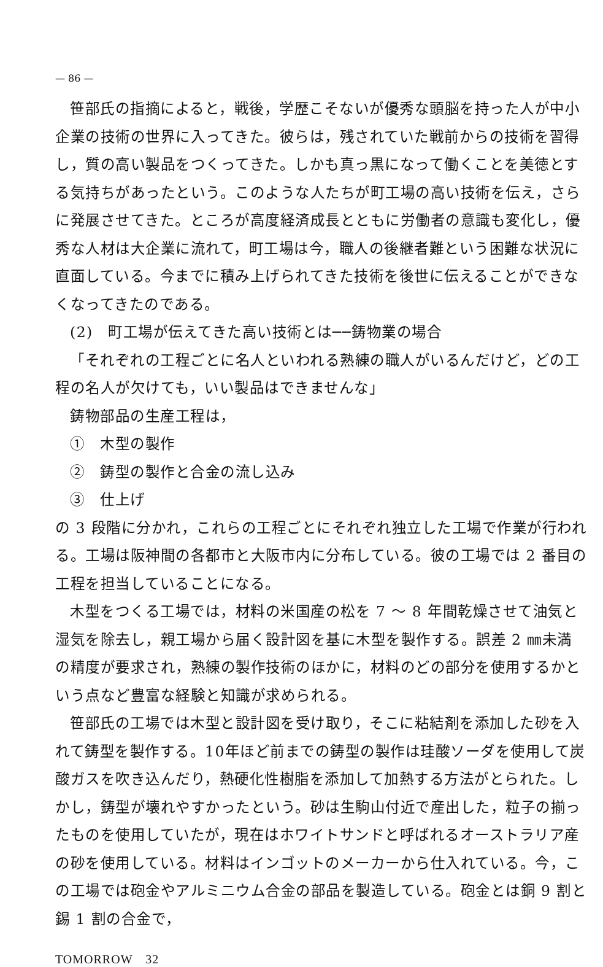— 86 —
笹部氏の指摘によると，戦後，学歴こそないが優秀な頭脳を持った人が中小企業の技術の世界に入ってきた。彼らは，残されていた戦前からの技術を習得し，質の高い製品をつくってきた。しかも真っ黒になって働くことを美徳とする気持ちがあったという。このような人たちが町工場の高い技術を伝え，さらに発展させてきた。ところが高度経済成長とともに労働者の意識も変化し，優秀な人材は大企業に流れて，町工場は今，職人の後継者難という困難な状況に直面している。今までに積み上げられてきた技術を後世に伝えることができなくなってきたのである。
(2)　町工場が伝えてきた高い技術とは──鋳物業の場合
「それぞれの工程ごとに名人といわれる熟練の職人がいるんだけど，どの工程の名人が欠けても，いい製品はできませんな」
鋳物部品の生産工程は，
①　木型の製作
②　鋳型の製作と合金の流し込み
③　仕上げ
の 3 段階に分かれ，これらの工程ごとにそれぞれ独立した工場で作業が行われる。工場は阪神間の各都市と大阪市内に分布している。彼の工場では 2 番目の工程を担当していることになる。
木型をつくる工場では，材料の米国産の松を 7 〜 8 年間乾燥させて油気と湿気を除去し，親工場から届く設計図を基に木型を製作する。誤差 2 ㎜未満の精度が要求され，熟練の製作技術のほかに，材料のどの部分を使用するかという点など豊富な経験と知識が求められる。
笹部氏の工場では木型と設計図を受け取り，そこに粘結剤を添加した砂を入れて鋳型を製作する。10年ほど前までの鋳型の製作は珪酸ソーダを使用して炭酸ガスを吹き込んだり，熱硬化性樹脂を添加して加熱する方法がとられた。しかし，鋳型が壊れやすかったという。砂は生駒山付近で産出した，粒子の揃ったものを使用していたが，現在はホワイトサンドと呼ばれるオーストラリア産の砂を使用している。材料はインゴットのメーカーから仕入れている。今，この工場では砲金やアルミニウム合金の部品を製造している。砲金とは銅 9 割と錫 1 割の合金で，
TOMORROW　32